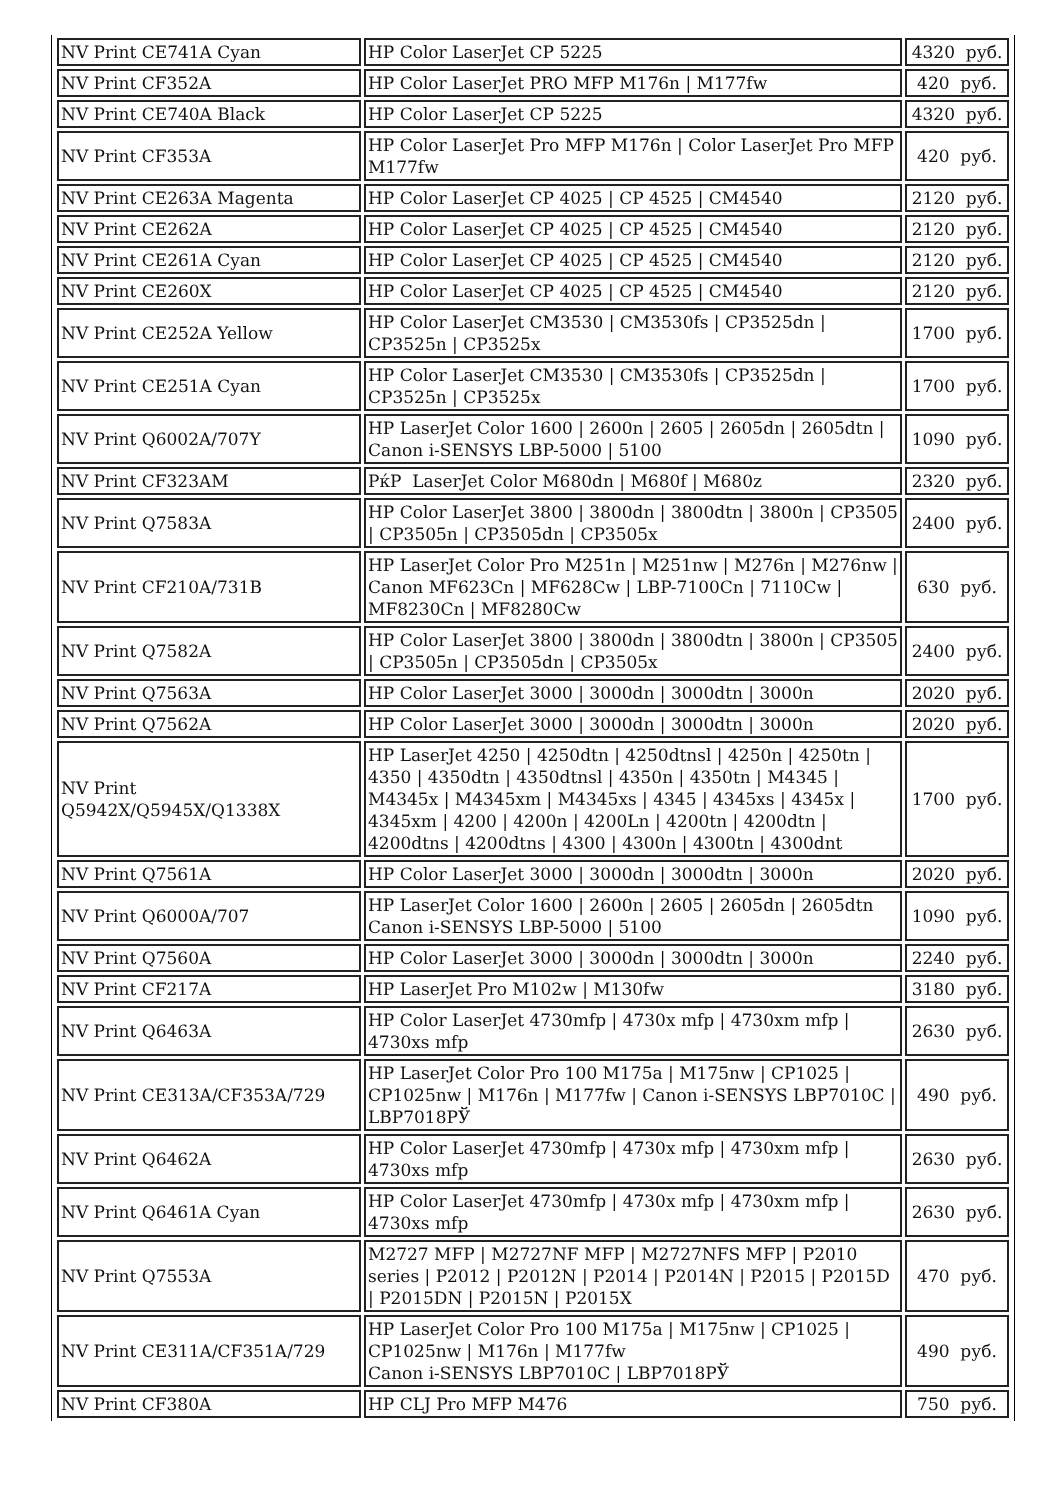| NV Print CE741A Cyan | HP Color LaserJet CP 5225 | 4320 руб. |
| NV Print CF352A | HP Color LaserJet PRO MFP M176n / M177fw | 420 руб. |
| NV Print CE740A Black | HP Color LaserJet CP 5225 | 4320 руб. |
| NV Print CF353A | HP Color LaserJet Pro MFP M176n / Color LaserJet Pro MFP M177fw | 420 руб. |
| NV Print CE263A Magenta | HP Color LaserJet CP 4025 / CP 4525 / CM4540 | 2120 руб. |
| NV Print CE262A | HP Color LaserJet CP 4025 / CP 4525 / CM4540 | 2120 руб. |
| NV Print CE261A Cyan | HP Color LaserJet CP 4025 / CP 4525 / CM4540 | 2120 руб. |
| NV Print CE260X | HP Color LaserJet CP 4025 / CP 4525 / CM4540 | 2120 руб. |
| NV Print CE252A Yellow | HP Color LaserJet CM3530 / CM3530fs / CP3525dn / CP3525n / CP3525x | 1700 руб. |
| NV Print CE251A Cyan | HP Color LaserJet CM3530 / CM3530fs / CP3525dn / CP3525n / CP3525x | 1700 руб. |
| NV Print Q6002A/707Y | HP LaserJet Color 1600 / 2600n / 2605 / 2605dn / 2605dtn / Canon i-SENSYS LBP-5000 / 5100 | 1090 руб. |
| NV Print CF323AM | РќР LaserJet Color M680dn / M680f / M680z | 2320 руб. |
| NV Print Q7583A | HP Color LaserJet 3800 / 3800dn / 3800dtn / 3800n / CP3505 / CP3505n / CP3505dn / CP3505x | 2400 руб. |
| NV Print CF210A/731B | HP LaserJet Color Pro M251n / M251nw / M276n / M276nw / Canon MF623Cn / MF628Cw / LBP-7100Cn / 7110Cw / MF8230Cn / MF8280Cw | 630 руб. |
| NV Print Q7582A | HP Color LaserJet 3800 / 3800dn / 3800dtn / 3800n / CP3505 / CP3505n / CP3505dn / CP3505x | 2400 руб. |
| NV Print Q7563A | HP Color LaserJet 3000 / 3000dn / 3000dtn / 3000n | 2020 руб. |
| NV Print Q7562A | HP Color LaserJet 3000 / 3000dn / 3000dtn / 3000n | 2020 руб. |
| NV Print Q5942X/Q5945X/Q1338X | HP LaserJet 4250 / 4250dtn / 4250dtnsl / 4250n / 4250tn / 4350 / 4350dtn / 4350dtnsl / 4350n / 4350tn / M4345 / M4345x / M4345xm / M4345xs / 4345 / 4345xs / 4345x / 4345xm / 4200 / 4200n / 4200Ln / 4200tn / 4200dtn / 4200dtns / 4200dtns / 4300 / 4300n / 4300tn / 4300dnt | 1700 руб. |
| NV Print Q7561A | HP Color LaserJet 3000 / 3000dn / 3000dtn / 3000n | 2020 руб. |
| NV Print Q6000A/707 | HP LaserJet Color 1600 / 2600n / 2605 / 2605dn / 2605dtn Canon i-SENSYS LBP-5000 / 5100 | 1090 руб. |
| NV Print Q7560A | HP Color LaserJet 3000 / 3000dn / 3000dtn / 3000n | 2240 руб. |
| NV Print CF217A | HP LaserJet Pro M102w / M130fw | 3180 руб. |
| NV Print Q6463A | HP Color LaserJet 4730mfp / 4730x mfp / 4730xm mfp / 4730xs mfp | 2630 руб. |
| NV Print CE313A/CF353A/729 | HP LaserJet Color Pro 100 M175a / M175nw / CP1025 / CP1025nw / M176n / M177fw / Canon i-SENSYS LBP7010C / LBP7018РЎ | 490 руб. |
| NV Print Q6462A | HP Color LaserJet 4730mfp / 4730x mfp / 4730xm mfp / 4730xs mfp | 2630 руб. |
| NV Print Q6461A Cyan | HP Color LaserJet 4730mfp / 4730x mfp / 4730xm mfp / 4730xs mfp | 2630 руб. |
| NV Print Q7553A | M2727 MFP / M2727NF MFP / M2727NFS MFP / P2010 series / P2012 / P2012N / P2014 / P2014N / P2015 / P2015D / P2015DN / P2015N / P2015X | 470 руб. |
| NV Print CE311A/CF351A/729 | HP LaserJet Color Pro 100 M175a / M175nw / CP1025 / CP1025nw / M176n / M177fw Canon i-SENSYS LBP7010C / LBP7018РЎ | 490 руб. |
| NV Print CF380A | HP CLJ Pro MFP M476 | 750 руб. |